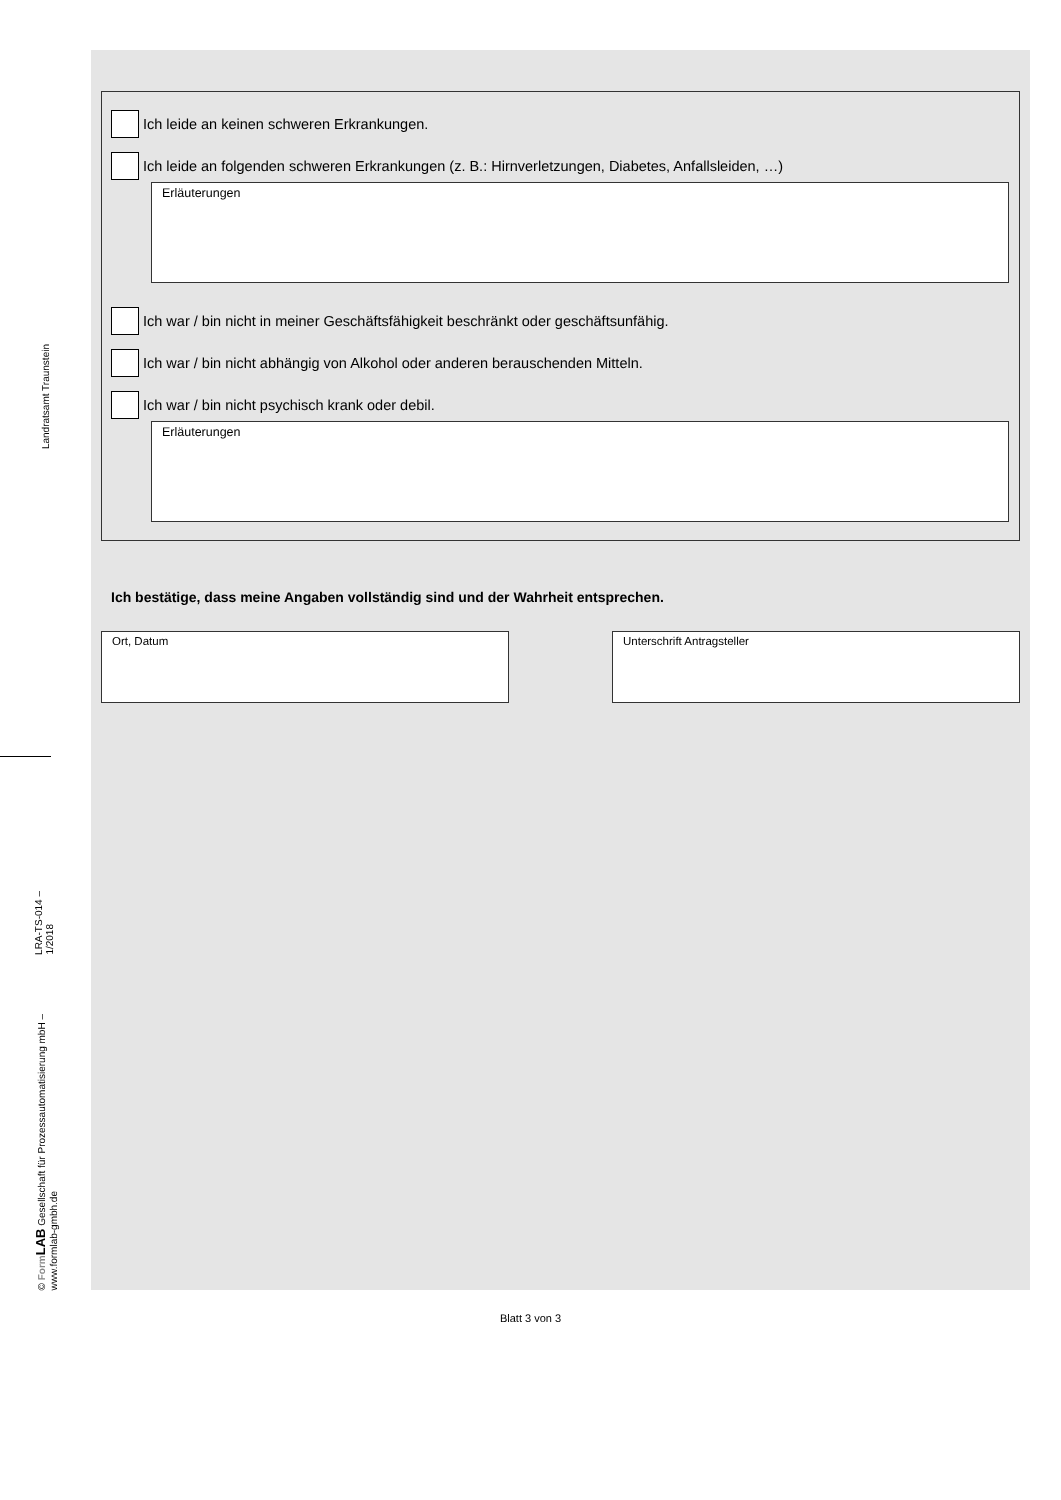Landratsamt Traunstein
© Form LAB Gesellschaft für Prozessautomatisierung mbH – www.formlab-gmbh.de
LRA-TS-014 – 1/2018
Ich leide an keinen schweren Erkrankungen.
Ich leide an folgenden schweren Erkrankungen (z. B.: Hirnverletzungen, Diabetes, Anfallsleiden, …)
Erläuterungen
Ich war / bin nicht in meiner Geschäftsfähigkeit beschränkt oder geschäftsunfähig.
Ich war / bin nicht abhängig von Alkohol oder anderen berauschenden Mitteln.
Ich war / bin nicht psychisch krank oder debil.
Erläuterungen
Ich bestätige, dass meine Angaben vollständig sind und der Wahrheit entsprechen.
Ort, Datum Unterschrift Antragsteller
Blatt 3 von 3